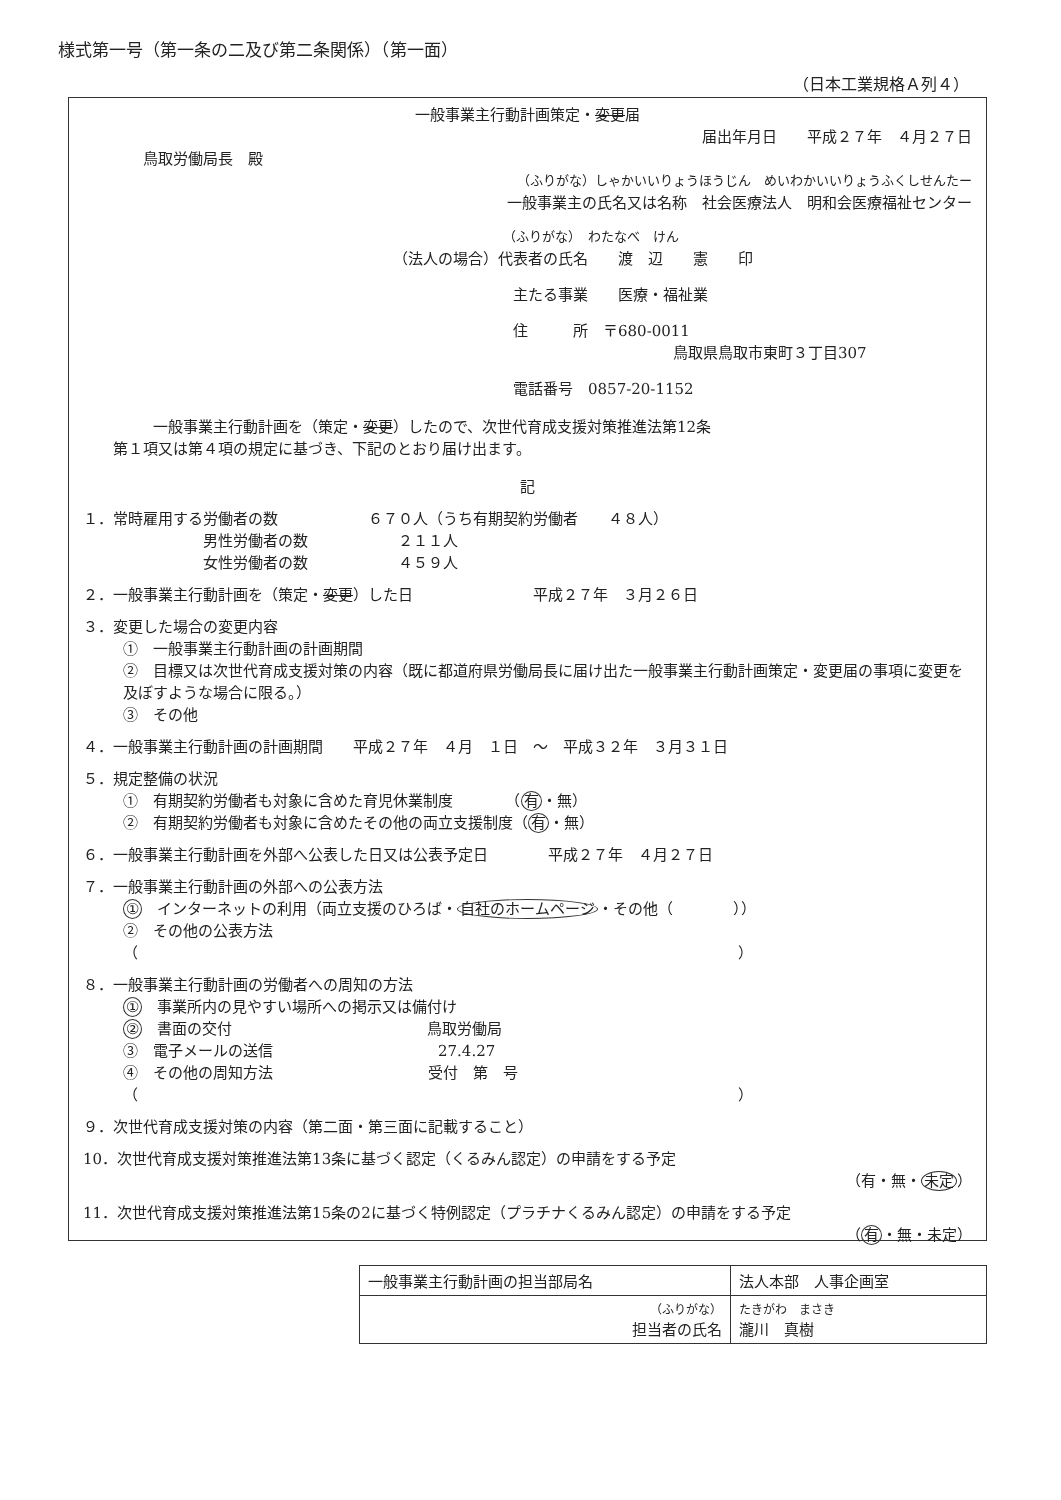様式第一号（第一条の二及び第二条関係）（第一面）
（日本工業規格Ａ列４）
一般事業主行動計画策定・変更届
届出年月日　　平成２７年　４月２７日
鳥取労働局長　殿
（ふりがな）しゃかいいりょうほうじん　めいわかいいりょうふくしせんたー
一般事業主の氏名又は名称　社会医療法人　明和会医療福祉センター
（ふりがな）　わたなべ　けん
（法人の場合）代表者の氏名　　渡　辺　　憲　　印
主たる事業　　医療・福祉業
住　　　所　〒680-0011
鳥取県鳥取市東町３丁目307
電話番号　0857-20-1152
一般事業主行動計画を（策定・変更）したので、次世代育成支援対策推進法第12条
第１項又は第４項の規定に基づき、下記のとおり届け出ます。
記
１．常時雇用する労働者の数　　　　　　６７０人（うち有期契約労働者　　４８人）
男性労働者の数　　　　　　２１１人
女性労働者の数　　　　　　４５９人
２．一般事業主行動計画を（策定・変更）した日　　　　　　　　平成２７年　３月２６日
３．変更した場合の変更内容
①　一般事業主行動計画の計画期間
②　目標又は次世代育成支援対策の内容（既に都道府県労働局長に届け出た一般事業主行動計画策定・変更届の事項に変更を及ぼすような場合に限る。）
③　その他
４．一般事業主行動計画の計画期間　　平成２７年　４月　１日　～　平成３２年　３月３１日
５．規定整備の状況
①　有期契約労働者も対象に含めた育児休業制度　　　　（有・無）
②　有期契約労働者も対象に含めたその他の両立支援制度（有・無）
６．一般事業主行動計画を外部へ公表した日又は公表予定日　　　　平成２７年　４月２７日
７．一般事業主行動計画の外部への公表方法
①　インターネットの利用（両立支援のひろば・自社のホームページ・その他（　　　　））
②　その他の公表方法
（　　　　　　　　　　　　　　　　　　　　　　　　　　　　　　　　　　　　　　　　）
８．一般事業主行動計画の労働者への周知の方法
①　事業所内の見やすい場所への掲示又は備付け
②　書面の交付　　　　　　　　　　　　　鳥取労働局
③　電子メールの送信　　　　　　　　　　　27.4.27
④　その他の周知方法　　　　　　　　　　 受付　第　号
（　　　　　　　　　　　　　　　　　　　　　　　　　　　　　　　　　　　　　　　　）
９．次世代育成支援対策の内容（第二面・第三面に記載すること）
10．次世代育成支援対策推進法第13条に基づく認定（くるみん認定）の申請をする予定
（有・無・未定）
11．次世代育成支援対策推進法第15条の2に基づく特例認定（プラチナくるみん認定）の申請をする予定
（有・無・未定）
| 一般事業主行動計画の担当部局名 | 法人本部 人事企画室 |
| （ふりがな） 担当者の氏名 | たきがわ まさき 瀧川 真樹 |